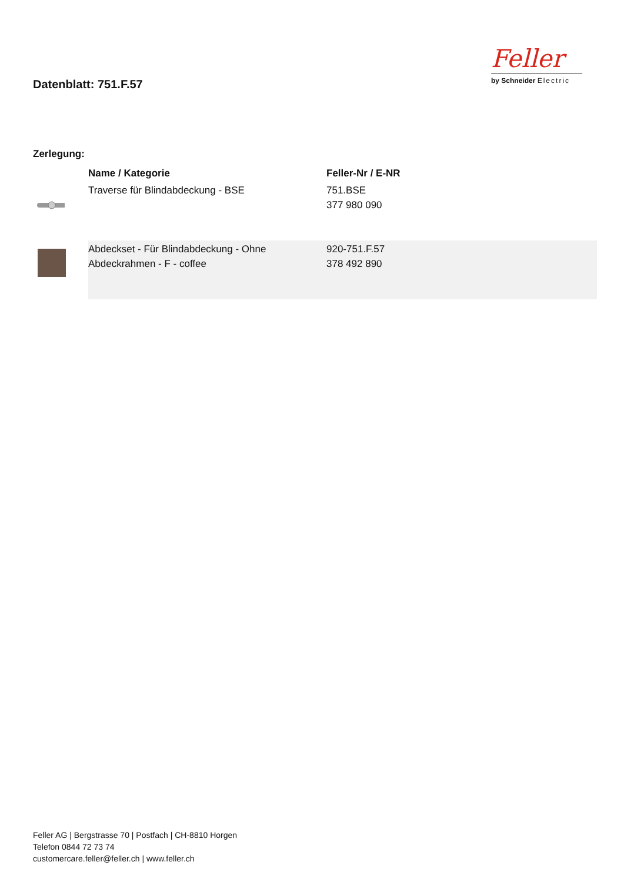Datenblatt: 751.F.57
Feller
by Schneider Electric
Zerlegung:
| | Name / Kategorie | Feller-Nr / E-NR |
| --- | --- | --- |
| | Traverse für Blindabdeckung - BSE | 751.BSE 377 980 090 |
| | Abdeckset - Für Blindabdeckung - Ohne Abdeckrahmen - F - coffee | 920-751.F.57 378 492 890 |
Feller AG | Bergstrasse 70 | Postfach | CH-8810 Horgen
Telefon 0844 72 73 74
customercare.feller@feller.ch | www.feller.ch